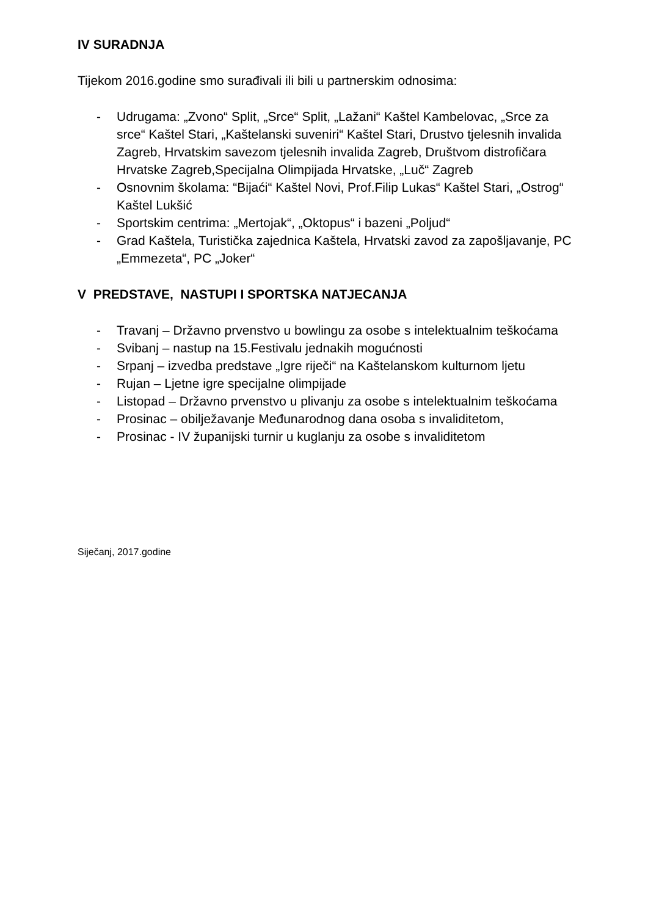IV SURADNJA
Tijekom 2016.godine smo surađivali ili bili u partnerskim odnosima:
- Udrugama: „Zvono“ Split, „Srce“ Split, „Lažani“ Kaštel Kambelovac, „Srce za srce“ Kaštel Stari, „Kaštelanski suveniri“ Kaštel Stari, Drustvo tjelesnih invalida Zagreb, Hrvatskim savezom tjelesnih invalida Zagreb, Društvom distrofičara Hrvatske Zagreb,Specijalna Olimpijada Hrvatske, „Luč“ Zagreb
- Osnovnim školama: “Bijaći“ Kaštel Novi, Prof.Filip Lukas“ Kaštel Stari, „Ostrog“ Kaštel Lukšić
- Sportskim centrima: „Mertojak“, „Oktopus“ i bazeni „Poljud“
- Grad Kaštela, Turistička zajednica Kaštela, Hrvatski zavod za zapošljavanje, PC „Emmezeta“, PC „Joker“
V PREDSTAVE, NASTUPI I SPORTSKA NATJECANJA
- Travanj – Državno prvenstvo u bowlingu za osobe s intelektualnim teškoćama
- Svibanj – nastup na 15.Festivalu jednakih mogućnosti
- Srpanj – izvedba predstave „Igre riječi“ na Kaštelanskom kulturnom ljetu
- Rujan – Ljetne igre specijalne olimpijade
- Listopad – Državno prvenstvo u plivanju za osobe s intelektualnim teškoćama
- Prosinac – obilježavanje Međunarodnog dana osoba s invaliditetom,
- Prosinac - IV županijski turnir u kuglanju za osobe s invaliditetom
Siječanj, 2017.godine